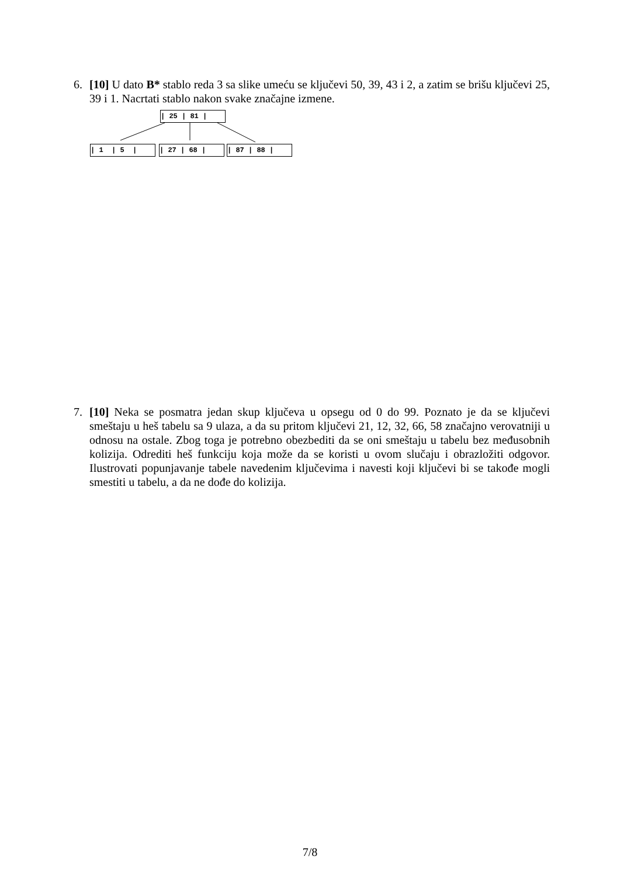6.
[10] U dato B* stablo reda 3 sa slike umeću se ključevi 50, 39, 43 i 2, a zatim se brišu ključevi 25, 39 i 1. Nacrtati stablo nakon svake značajne izmene.
| 25 | 81 |
| 1 | 5 |
| 27 | 68 |
| 87 | 88 |
7.
[10] Neka se posmatra jedan skup ključeva u opsegu od 0 do 99. Poznato je da se ključevi smeštaju u heš tabelu sa 9 ulaza, a da su pritom ključevi 21, 12, 32, 66, 58 značajno verovatniji u odnosu na ostale. Zbog toga je potrebno obezbediti da se oni smeštaju u tabelu bez međusobnih kolizija. Odrediti heš funkciju koja može da se koristi u ovom slučaju i obrazložiti odgovor. Ilustrovati popunjavanje tabele navedenim ključevima i navesti koji ključevi bi se takođe mogli smestiti u tabelu, a da ne dođe do kolizija.
7/8